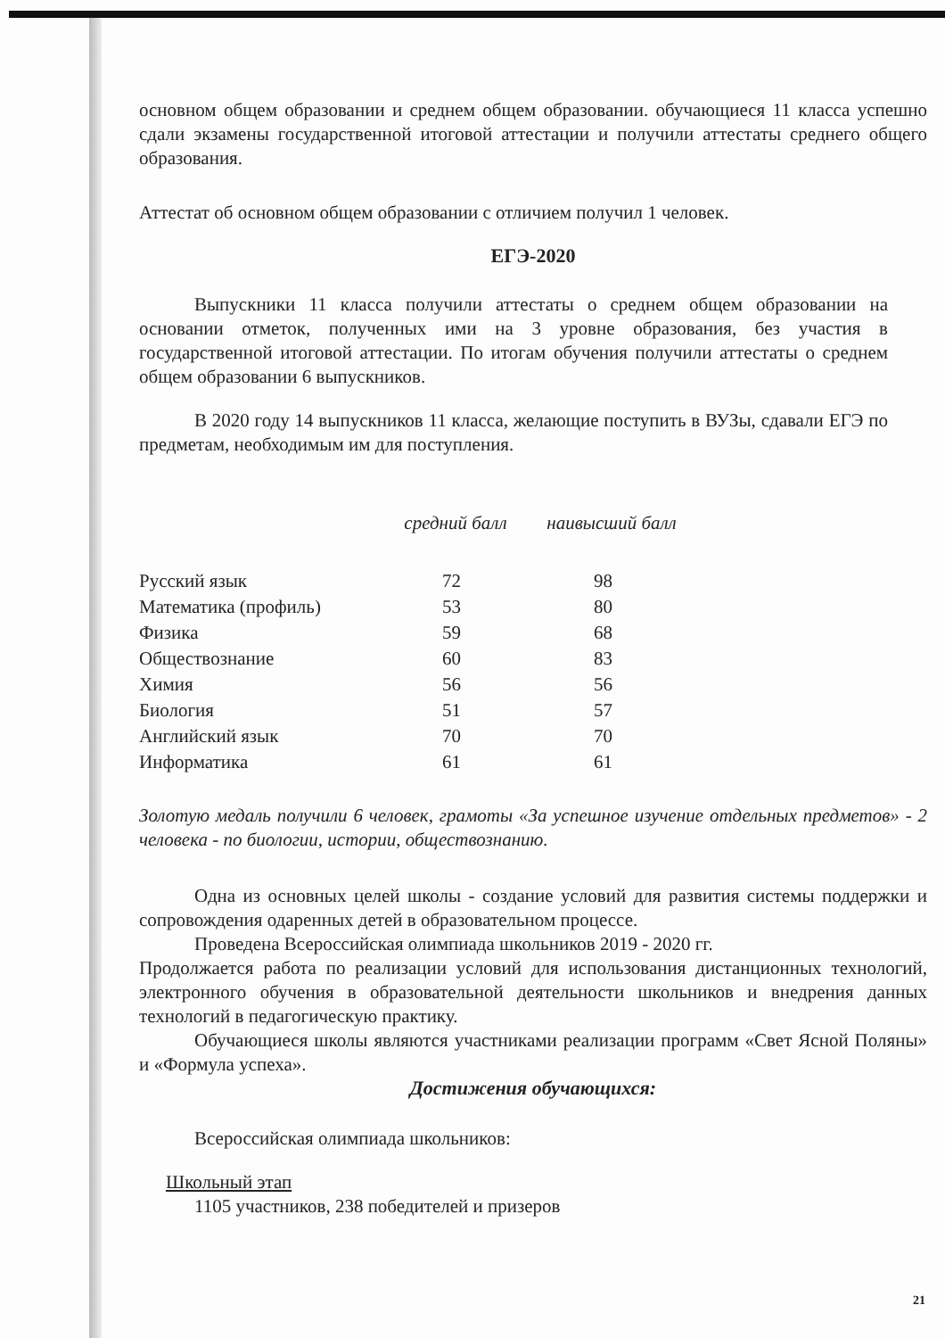основном общем образовании и среднем общем образовании. обучающиеся 11 класса успешно сдали экзамены государственной итоговой аттестации и получили аттестаты среднего общего образования.
Аттестат об основном общем образовании с отличием получил 1 человек.
ЕГЭ-2020
Выпускники 11 класса получили аттестаты о среднем общем образовании на основании отметок, полученных ими на 3 уровне образования, без участия в государственной итоговой аттестации. По итогам обучения получили аттестаты о среднем общем образовании 6 выпускников.
В 2020 году 14 выпускников 11 класса, желающие поступить в ВУЗы, сдавали ЕГЭ по предметам, необходимым им для поступления.
| | средний балл | наивысший балл |
| --- | --- | --- |
| Русский язык | 72 | 98 |
| Математика (профиль) | 53 | 80 |
| Физика | 59 | 68 |
| Обществознание | 60 | 83 |
| Химия | 56 | 56 |
| Биология | 51 | 57 |
| Английский язык | 70 | 70 |
| Информатика | 61 | 61 |
Золотую медаль получили 6 человек, грамоты «За успешное изучение отдельных предметов» - 2 человека - по биологии, истории, обществознанию.
Одна из основных целей школы - создание условий для развития системы поддержки и сопровождения одаренных детей в образовательном процессе.
Проведена Всероссийская олимпиада школьников 2019 - 2020 гг.
Продолжается работа по реализации условий для использования дистанционных технологий, электронного обучения в образовательной деятельности школьников и внедрения данных технологий в педагогическую практику.
Обучающиеся школы являются участниками реализации программ «Свет Ясной Поляны» и «Формула успеха».
Достижения обучающихся:
Всероссийская олимпиада школьников:
Школьный этап
1105 участников, 238 победителей и призеров
21